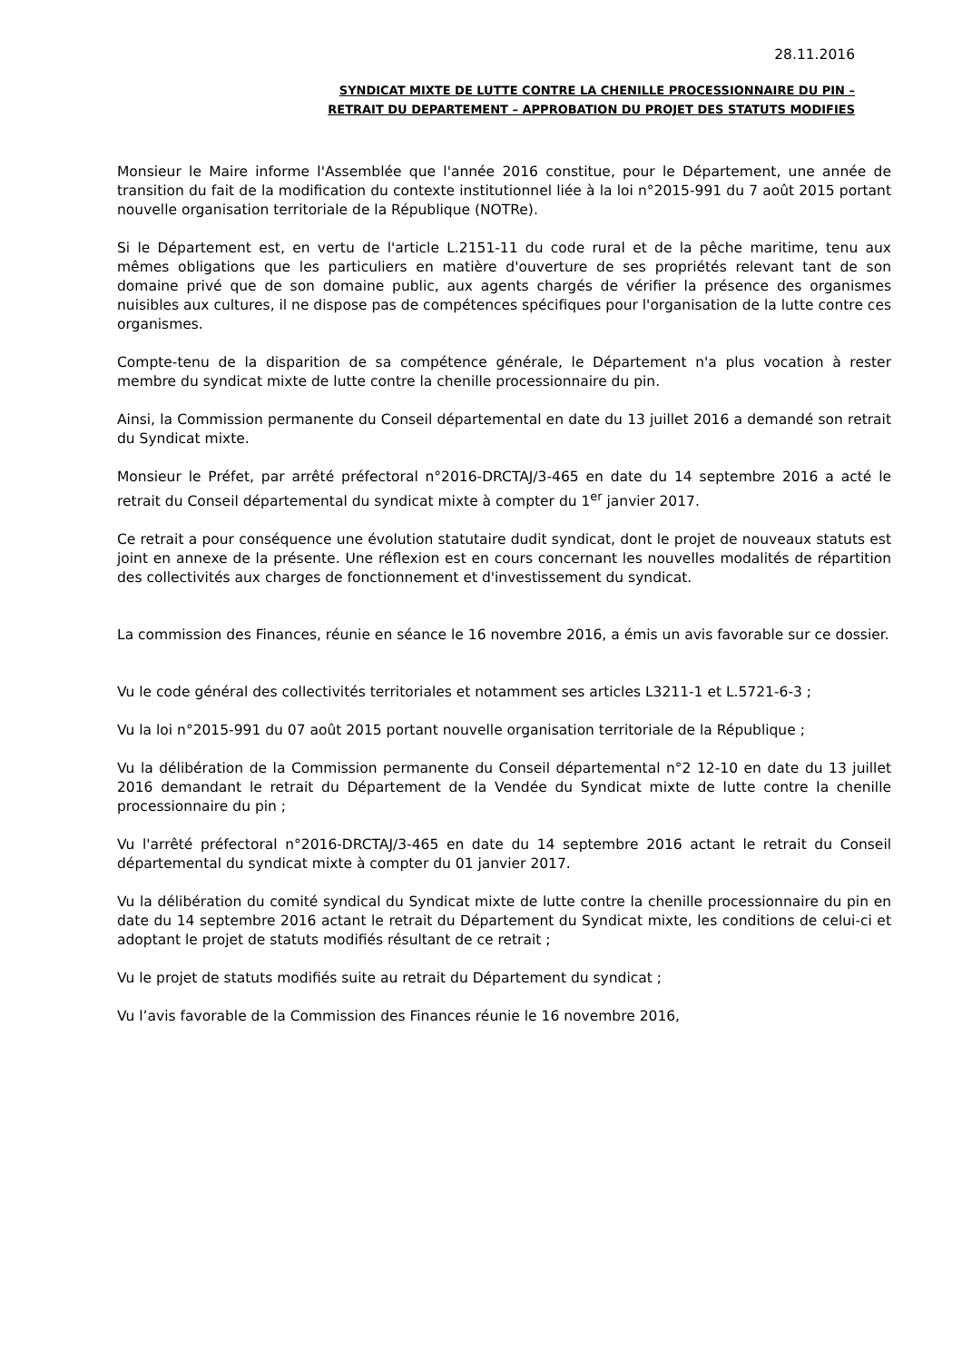28.11.2016
SYNDICAT MIXTE DE LUTTE CONTRE LA CHENILLE PROCESSIONNAIRE DU PIN –
RETRAIT DU DEPARTEMENT – APPROBATION DU PROJET DES STATUTS MODIFIES
Monsieur le Maire informe l'Assemblée que l'année 2016 constitue, pour le Département, une année de transition du fait de la modification du contexte institutionnel liée à la loi n°2015-991 du 7 août 2015 portant nouvelle organisation territoriale de la République (NOTRe).
Si le Département est, en vertu de l'article L.2151-11 du code rural et de la pêche maritime, tenu aux mêmes obligations que les particuliers en matière d'ouverture de ses propriétés relevant tant de son domaine privé que de son domaine public, aux agents chargés de vérifier la présence des organismes nuisibles aux cultures, il ne dispose pas de compétences spécifiques pour l'organisation de la lutte contre ces organismes.
Compte-tenu de la disparition de sa compétence générale, le Département n'a plus vocation à rester membre du syndicat mixte de lutte contre la chenille processionnaire du pin.
Ainsi, la Commission permanente du Conseil départemental en date du 13 juillet 2016 a demandé son retrait du Syndicat mixte.
Monsieur le Préfet, par arrêté préfectoral n°2016-DRCTAJ/3-465 en date du 14 septembre 2016 a acté le retrait du Conseil départemental du syndicat mixte à compter du 1<sup>er</sup> janvier 2017.
Ce retrait a pour conséquence une évolution statutaire dudit syndicat, dont le projet de nouveaux statuts est joint en annexe de la présente. Une réflexion est en cours concernant les nouvelles modalités de répartition des collectivités aux charges de fonctionnement et d'investissement du syndicat.
La commission des Finances, réunie en séance le 16 novembre 2016, a émis un avis favorable sur ce dossier.
Vu le code général des collectivités territoriales et notamment ses articles L3211-1 et L.5721-6-3 ;
Vu la loi n°2015-991 du 07 août 2015 portant nouvelle organisation territoriale de la République ;
Vu la délibération de la Commission permanente du Conseil départemental n°2 12-10 en date du 13 juillet 2016 demandant le retrait du Département de la Vendée du Syndicat mixte de lutte contre la chenille processionnaire du pin ;
Vu l'arrêté préfectoral n°2016-DRCTAJ/3-465 en date du 14 septembre 2016 actant le retrait du Conseil départemental du syndicat mixte à compter du 01 janvier 2017.
Vu la délibération du comité syndical du Syndicat mixte de lutte contre la chenille processionnaire du pin en date du 14 septembre 2016 actant le retrait du Département du Syndicat mixte, les conditions de celui-ci et adoptant le projet de statuts modifiés résultant de ce retrait ;
Vu le projet de statuts modifiés suite au retrait du Département du syndicat ;
Vu l’avis favorable de la Commission des Finances réunie le 16 novembre 2016,